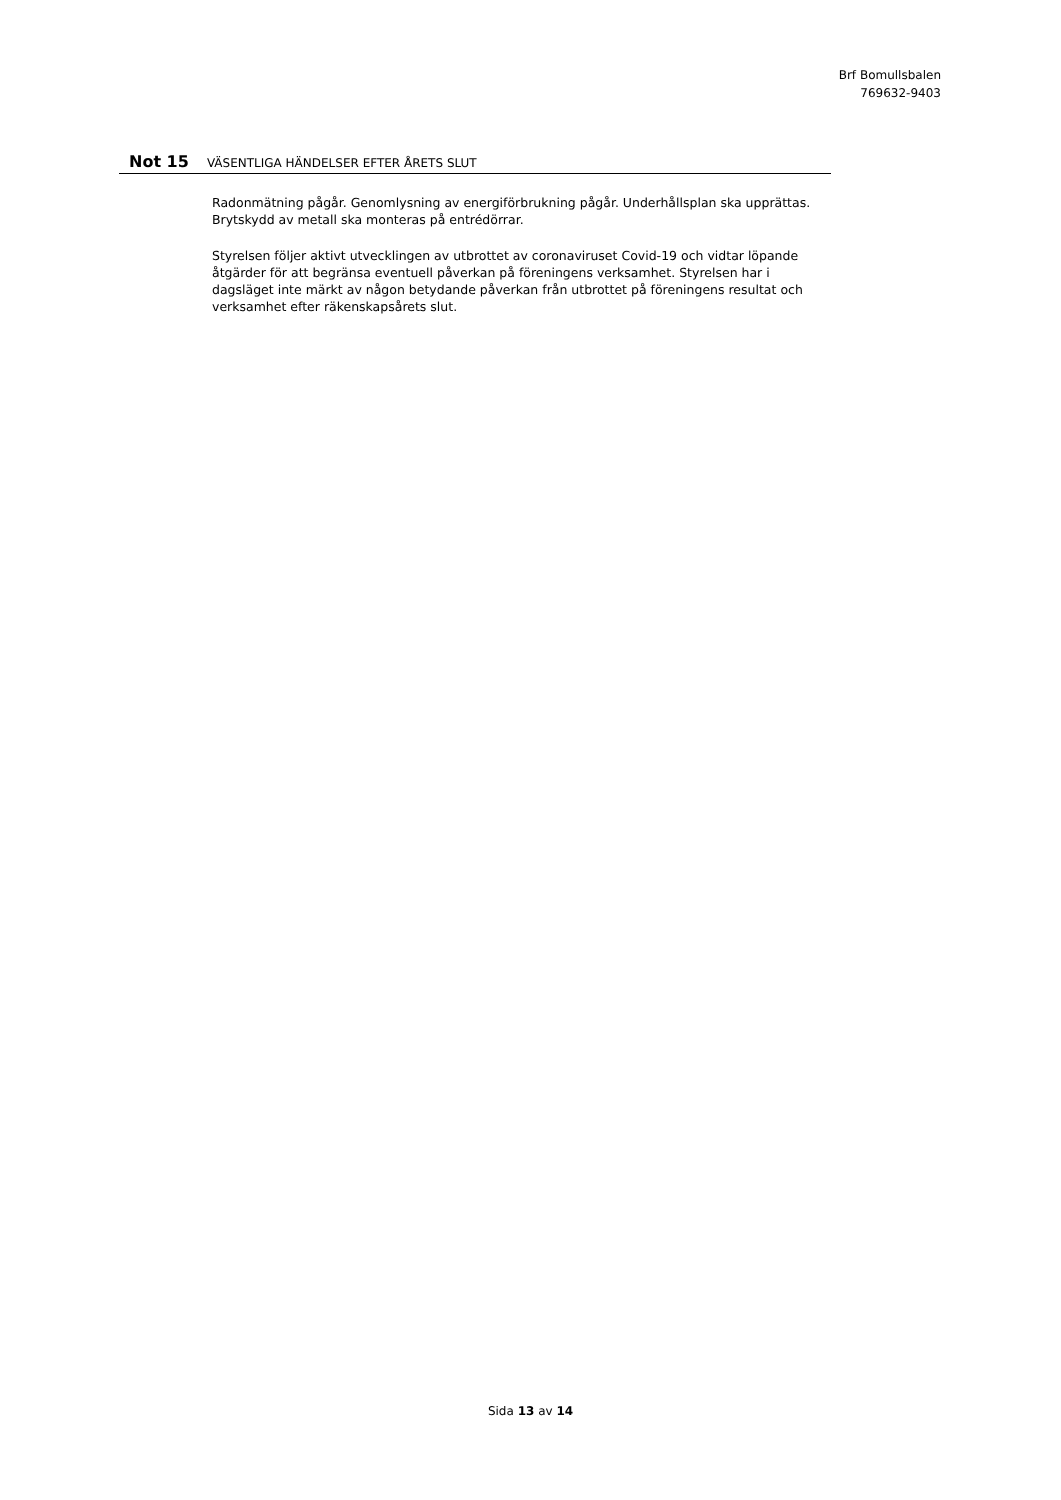Brf Bomullsbalen
769632-9403
Not 15 VÄSENTLIGA HÄNDELSER EFTER ÅRETS SLUT
Radonmätning pågår. Genomlysning av energiförbrukning pågår. Underhållsplan ska upprättas. Brytskydd av metall ska monteras på entrédörrar.
Styrelsen följer aktivt utvecklingen av utbrottet av coronaviruset Covid-19 och vidtar löpande åtgärder för att begränsa eventuell påverkan på föreningens verksamhet. Styrelsen har i dagsläget inte märkt av någon betydande påverkan från utbrottet på föreningens resultat och verksamhet efter räkenskapsårets slut.
Sida 13 av 14